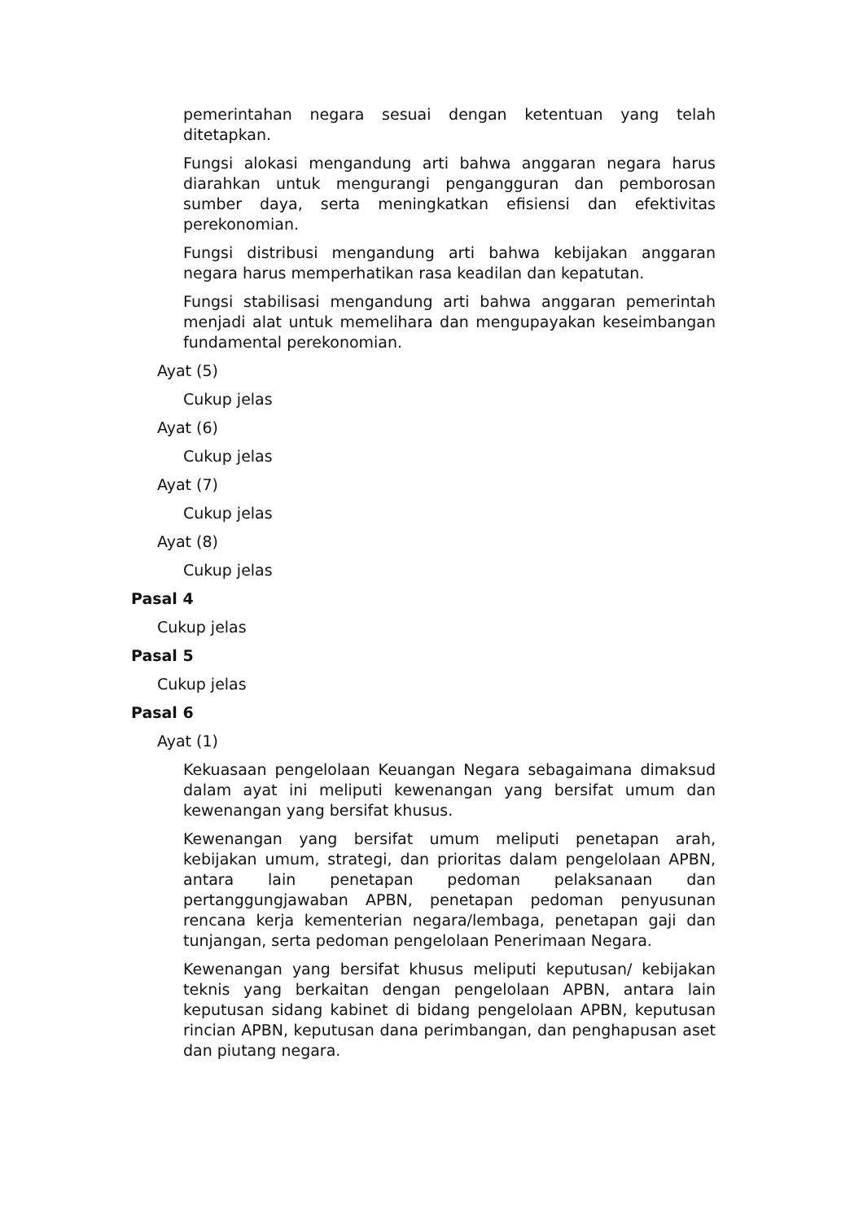pemerintahan negara sesuai dengan ketentuan yang telah ditetapkan.
Fungsi alokasi mengandung arti bahwa anggaran negara harus diarahkan untuk mengurangi pengangguran dan pemborosan sumber daya, serta meningkatkan efisiensi dan efektivitas perekonomian.
Fungsi distribusi mengandung arti bahwa kebijakan anggaran negara harus memperhatikan rasa keadilan dan kepatutan.
Fungsi stabilisasi mengandung arti bahwa anggaran pemerintah menjadi alat untuk memelihara dan mengupayakan keseimbangan fundamental perekonomian.
Ayat (5)
Cukup jelas
Ayat (6)
Cukup jelas
Ayat (7)
Cukup jelas
Ayat (8)
Cukup jelas
Pasal 4
Cukup jelas
Pasal 5
Cukup jelas
Pasal 6
Ayat (1)
Kekuasaan pengelolaan Keuangan Negara sebagaimana dimaksud dalam ayat ini meliputi kewenangan yang bersifat umum dan kewenangan yang bersifat khusus.
Kewenangan yang bersifat umum meliputi penetapan arah, kebijakan umum, strategi, dan prioritas dalam pengelolaan APBN, antara lain penetapan pedoman pelaksanaan dan pertanggungjawaban APBN, penetapan pedoman penyusunan rencana kerja kementerian negara/lembaga, penetapan gaji dan tunjangan, serta pedoman pengelolaan Penerimaan Negara.
Kewenangan yang bersifat khusus meliputi keputusan/ kebijakan teknis yang berkaitan dengan pengelolaan APBN, antara lain keputusan sidang kabinet di bidang pengelolaan APBN, keputusan rincian APBN, keputusan dana perimbangan, dan penghapusan aset dan piutang negara.